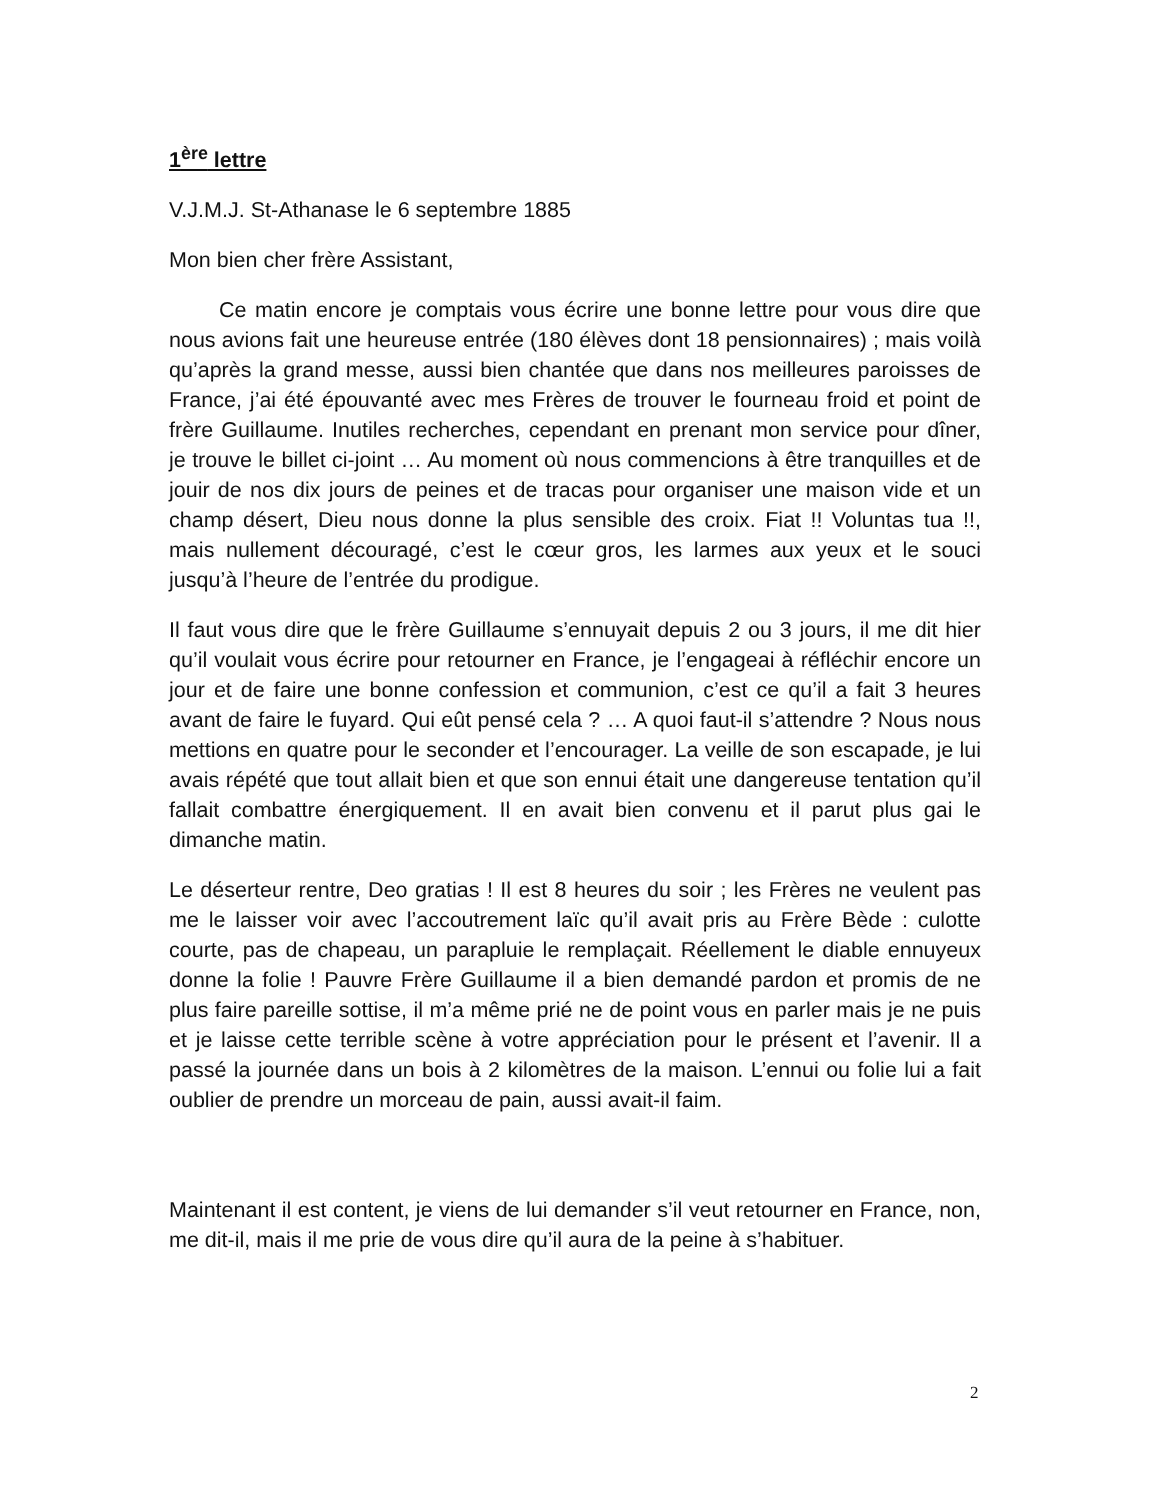1<sup>ère</sup> lettre
V.J.M.J. St-Athanase le 6 septembre 1885
Mon bien cher frère Assistant,
Ce matin encore je comptais vous écrire une bonne lettre pour vous dire que nous avions fait une heureuse entrée (180 élèves dont 18 pensionnaires) ; mais voilà qu’après la grand messe, aussi bien chantée que dans nos meilleures paroisses de France, j’ai été épouvanté avec mes Frères de trouver le fourneau froid et point de frère Guillaume. Inutiles recherches, cependant en prenant mon service pour dîner, je trouve le billet ci-joint … Au moment où nous commencions à être tranquilles et de jouir de nos dix jours de peines et de tracas pour organiser une maison vide et un champ désert, Dieu nous donne la plus sensible des croix. Fiat !! Voluntas tua !!, mais nullement découragé, c’est le cœur gros, les larmes aux yeux et le souci jusqu’à l’heure de l’entrée du prodigue.
Il faut vous dire que le frère Guillaume s’ennuyait depuis 2 ou 3 jours, il me dit hier qu’il voulait vous écrire pour retourner en France, je l’engageai à réfléchir encore un jour et de faire une bonne confession et communion, c’est ce qu’il a fait 3 heures avant de faire le fuyard. Qui eût pensé cela ? … A quoi faut-il s’attendre ? Nous nous mettions en quatre pour le seconder et l’encourager. La veille de son escapade, je lui avais répété que tout allait bien et que son ennui était une dangereuse tentation qu’il fallait combattre énergiquement. Il en avait bien convenu et il parut plus gai le dimanche matin.
Le déserteur rentre, Deo gratias ! Il est 8 heures du soir ; les Frères ne veulent pas me le laisser voir avec l’accoutrement laïc qu’il avait pris au Frère Bède : culotte courte, pas de chapeau, un parapluie le remplaçait. Réellement le diable ennuyeux donne la folie ! Pauvre Frère Guillaume il a bien demandé pardon et promis de ne plus faire pareille sottise, il m’a même prié ne de point vous en parler mais je ne puis et je laisse cette terrible scène à votre appréciation pour le présent et l’avenir. Il a passé la journée dans un bois à 2 kilomètres de la maison. L’ennui ou folie lui a fait oublier de prendre un morceau de pain, aussi avait-il faim.
Maintenant il est content, je viens de lui demander s’il veut retourner en France, non, me dit-il, mais il me prie de vous dire qu’il aura de la peine à s’habituer.
2